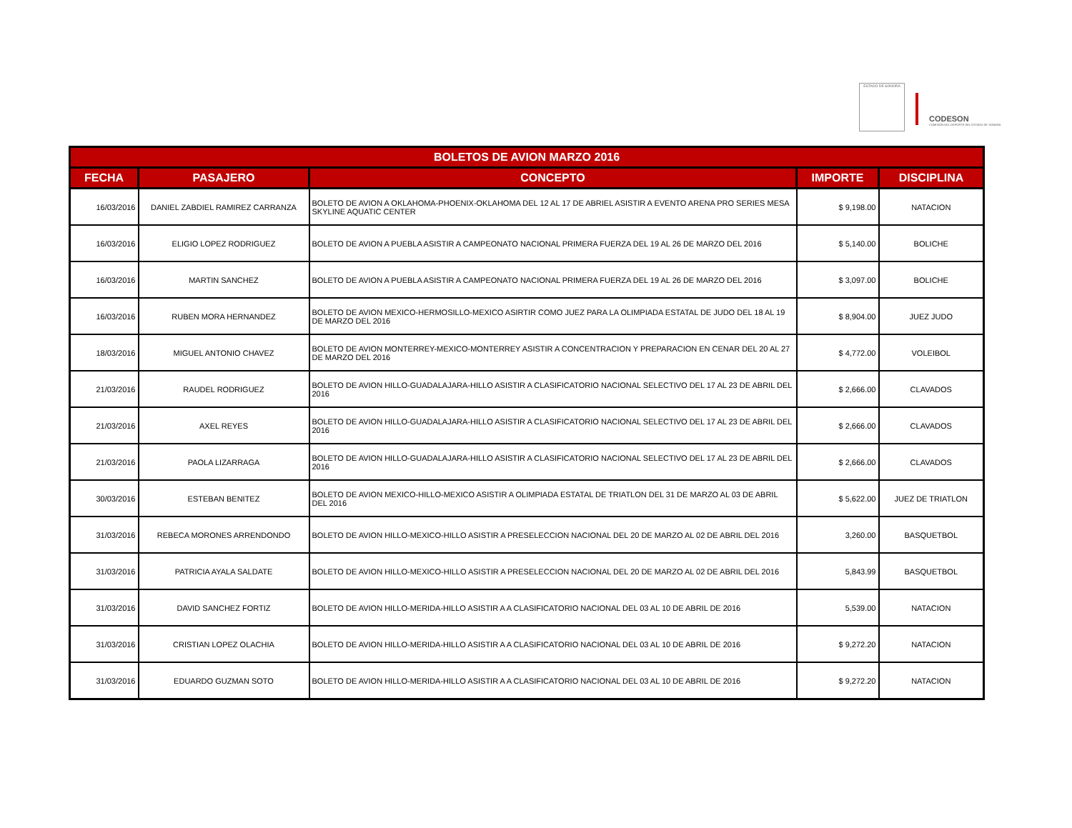ESTADO DE SONORA
CODESON
COMISIÓN DEL DEPORTE DEL ESTADO DE SONORA
| BOLETOS DE AVION MARZO 2016 | | | | |
| --- | --- | --- | --- | --- |
| FECHA | PASAJERO | CONCEPTO | IMPORTE | DISCIPLINA |
| 16/03/2016 | DANIEL ZABDIEL RAMIREZ CARRANZA | BOLETO DE AVION A OKLAHOMA-PHOENIX-OKLAHOMA DEL 12 AL 17 DE ABRIEL ASISTIR A EVENTO ARENA PRO SERIES MESA SKYLINE AQUATIC CENTER | $ 9,198.00 | NATACION |
| 16/03/2016 | ELIGIO LOPEZ RODRIGUEZ | BOLETO DE AVION A PUEBLA ASISTIR A CAMPEONATO NACIONAL PRIMERA FUERZA DEL 19 AL 26 DE MARZO DEL 2016 | $ 5,140.00 | BOLICHE |
| 16/03/2016 | MARTIN SANCHEZ | BOLETO DE AVION A PUEBLA ASISTIR A CAMPEONATO NACIONAL PRIMERA FUERZA DEL 19 AL 26 DE MARZO DEL 2016 | $ 3,097.00 | BOLICHE |
| 16/03/2016 | RUBEN MORA HERNANDEZ | BOLETO DE AVION MEXICO-HERMOSILLO-MEXICO ASIRTIR COMO JUEZ PARA LA OLIMPIADA ESTATAL DE JUDO DEL 18 AL 19 DE MARZO DEL 2016 | $ 8,904.00 | JUEZ JUDO |
| 18/03/2016 | MIGUEL ANTONIO CHAVEZ | BOLETO DE AVION MONTERREY-MEXICO-MONTERREY ASISTIR A CONCENTRACION Y PREPARACION EN CENAR DEL 20 AL 27 DE MARZO DEL 2016 | $ 4,772.00 | VOLEIBOL |
| 21/03/2016 | RAUDEL RODRIGUEZ | BOLETO DE AVION HILLO-GUADALAJARA-HILLO ASISTIR A CLASIFICATORIO NACIONAL SELECTIVO DEL 17 AL 23 DE ABRIL DEL 2016 | $ 2,666.00 | CLAVADOS |
| 21/03/2016 | AXEL REYES | BOLETO DE AVION HILLO-GUADALAJARA-HILLO ASISTIR A CLASIFICATORIO NACIONAL SELECTIVO DEL 17 AL 23 DE ABRIL DEL 2016 | $ 2,666.00 | CLAVADOS |
| 21/03/2016 | PAOLA LIZARRAGA | BOLETO DE AVION HILLO-GUADALAJARA-HILLO ASISTIR A CLASIFICATORIO NACIONAL SELECTIVO DEL 17 AL 23 DE ABRIL DEL 2016 | $ 2,666.00 | CLAVADOS |
| 30/03/2016 | ESTEBAN BENITEZ | BOLETO DE AVION MEXICO-HILLO-MEXICO ASISTIR A OLIMPIADA ESTATAL DE TRIATLON DEL 31 DE MARZO AL 03 DE ABRIL DEL 2016 | $ 5,622.00 | JUEZ DE TRIATLON |
| 31/03/2016 | REBECA MORONES ARRENDONDO | BOLETO DE AVION HILLO-MEXICO-HILLO ASISTIR A PRESELECCION NACIONAL DEL 20 DE MARZO AL 02 DE ABRIL DEL 2016 | 3,260.00 | BASQUETBOL |
| 31/03/2016 | PATRICIA AYALA SALDATE | BOLETO DE AVION HILLO-MEXICO-HILLO ASISTIR A PRESELECCION NACIONAL DEL 20 DE MARZO AL 02 DE ABRIL DEL 2016 | 5,843.99 | BASQUETBOL |
| 31/03/2016 | DAVID SANCHEZ FORTIZ | BOLETO DE AVION HILLO-MERIDA-HILLO ASISTIR A A CLASIFICATORIO NACIONAL DEL 03 AL 10 DE ABRIL DE 2016 | 5,539.00 | NATACION |
| 31/03/2016 | CRISTIAN LOPEZ OLACHIA | BOLETO DE AVION HILLO-MERIDA-HILLO ASISTIR A A CLASIFICATORIO NACIONAL DEL 03 AL 10 DE ABRIL DE 2016 | $ 9,272.20 | NATACION |
| 31/03/2016 | EDUARDO GUZMAN SOTO | BOLETO DE AVION HILLO-MERIDA-HILLO ASISTIR A A CLASIFICATORIO NACIONAL DEL 03 AL 10 DE ABRIL DE 2016 | $ 9,272.20 | NATACION |